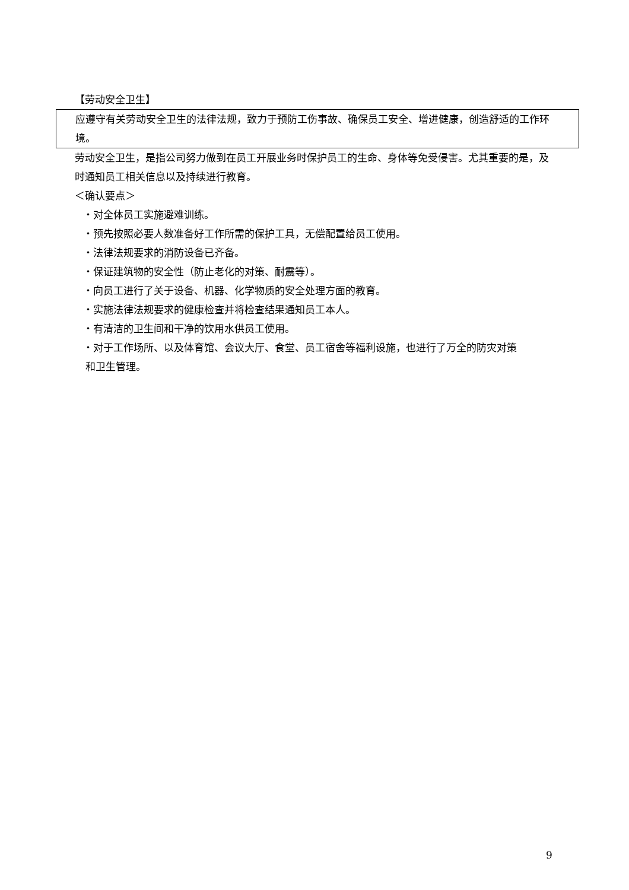【劳动安全卫生】
应遵守有关劳动安全卫生的法律法规，致力于预防工伤事故、确保员工安全、增进健康，创造舒适的工作环境。
劳动安全卫生，是指公司努力做到在员工开展业务时保护员工的生命、身体等免受侵害。尤其重要的是，及时通知员工相关信息以及持续进行教育。
＜确认要点＞
・对全体员工实施避难训练。
・预先按照必要人数准备好工作所需的保护工具，无偿配置给员工使用。
・法律法规要求的消防设备已齐备。
・保证建筑物的安全性（防止老化的对策、耐震等）。
・向员工进行了关于设备、机器、化学物质的安全处理方面的教育。
・实施法律法规要求的健康检查并将检查结果通知员工本人。
・有清洁的卫生间和干净的饮用水供员工使用。
・对于工作场所、以及体育馆、会议大厅、食堂、员工宿舍等福利设施，也进行了万全的防灾对策
和卫生管理。
9